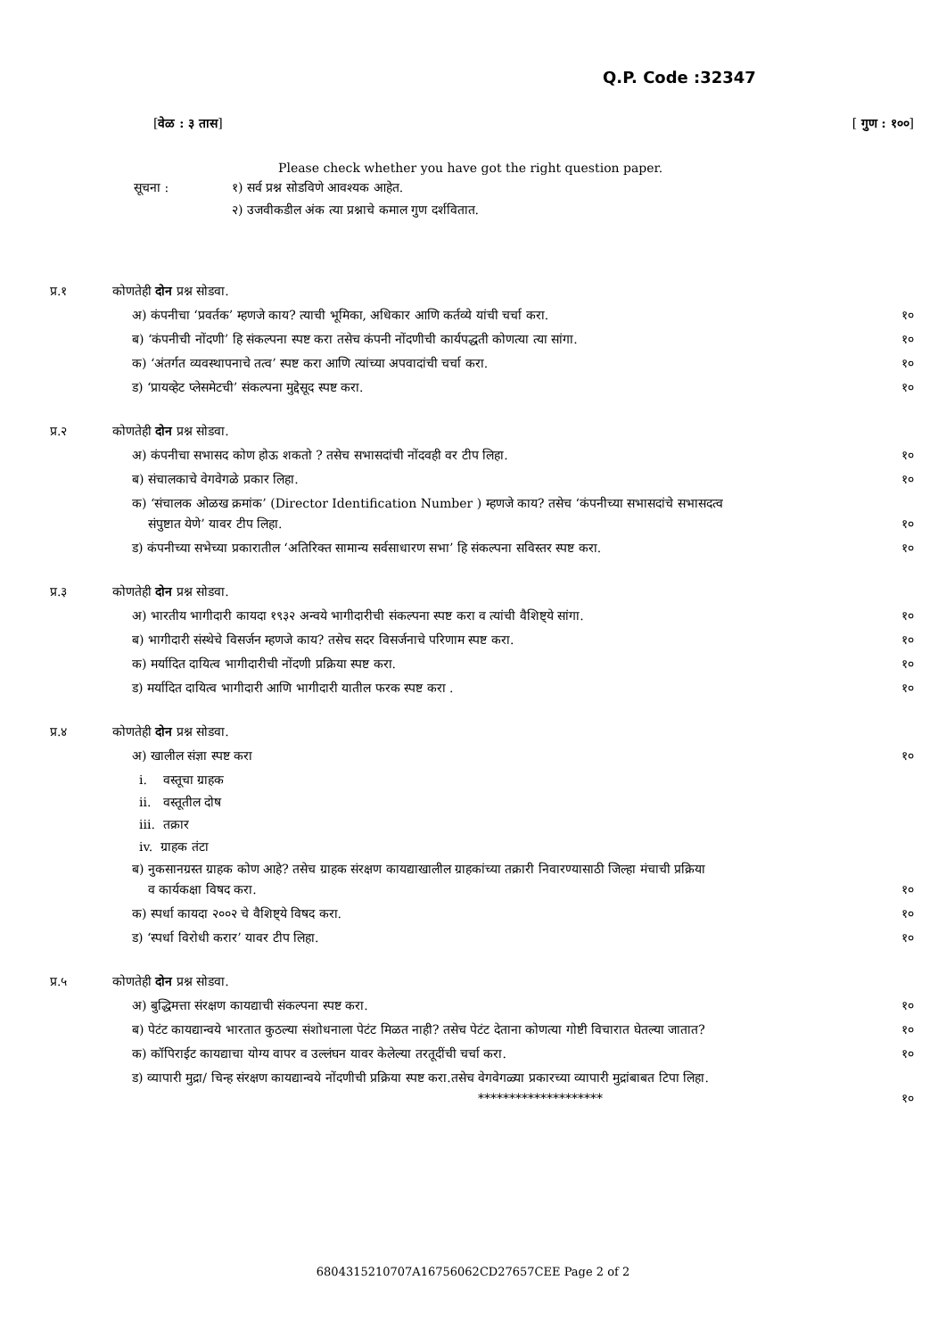Q.P. Code :32347
[वेळ : ३ तास] [ गुण : १००]
Please check whether you have got the right question paper.
सूचना : १) सर्व प्रश्न सोडविणे आवश्यक आहेत.
२) उजवीकडील अंक त्या प्रश्नाचे कमाल गुण दर्शवितात.
प्र.१ कोणतेही दोन प्रश्न सोडवा.
अ) कंपनीचा ‘प्रवर्तक’ म्हणजे काय? त्याची भूमिका, अधिकार आणि कर्तव्ये यांची चर्चा करा. १०
ब) ‘कंपनीची नोंदणी’ हि संकल्पना स्पष्ट करा तसेच कंपनी नोंदणीची कार्यपद्धती कोणत्या त्या सांगा. १०
क) ‘अंतर्गत व्यवस्थापनाचे तत्व’ स्पष्ट करा आणि त्यांच्या अपवादांची चर्चा करा. १०
ड) ‘प्रायव्हेट प्लेसमेटची’ संकल्पना मुद्देसूद स्पष्ट करा. १०
प्र.२ कोणतेही दोन प्रश्न सोडवा.
अ) कंपनीचा सभासद कोण होऊ शकतो ? तसेच सभासदांची नोंदवही वर टीप लिहा. १०
ब) संचालकाचे वेगवेगळे प्रकार लिहा. १०
क) ‘संचालक ओळख क्रमांक’ (Director Identification Number ) म्हणजे काय? तसेच ‘कंपनीच्या सभासदांचे सभासदत्व
संपुष्टात येणे’ यावर टीप लिहा. १०
ड) कंपनीच्या सभेच्या प्रकारातील ‘अतिरिक्त सामान्य सर्वसाधारण सभा’ हि संकल्पना सविस्तर स्पष्ट करा. १०
प्र.३ कोणतेही दोन प्रश्न सोडवा.
अ) भारतीय भागीदारी कायदा १९३२ अन्वये भागीदारीची संकल्पना स्पष्ट करा व त्यांची वैशिष्ट्ये सांगा. १०
ब) भागीदारी संस्थेचे विसर्जन म्हणजे काय? तसेच सदर विसर्जनाचे परिणाम स्पष्ट करा. १०
क) मर्यादित दायित्व भागीदारीची नोंदणी प्रक्रिया स्पष्ट करा. १०
ड) मर्यादित दायित्व भागीदारी आणि भागीदारी यातील फरक स्पष्ट करा . १०
प्र.४ कोणतेही दोन प्रश्न सोडवा.
अ) खालील संज्ञा स्पष्ट करा १०
i. वस्तूचा ग्राहक
ii. वस्तूतील दोष
iii. तक्रार
iv. ग्राहक तंटा
ब) नुकसानग्रस्त ग्राहक कोण आहे? तसेच ग्राहक संरक्षण कायद्याखालील ग्राहकांच्या तक्रारी निवारण्यासाठी जिल्हा मंचाची प्रक्रिया
व कार्यकक्षा विषद करा. १०
क) स्पर्धा कायदा २००२ चे वैशिष्ट्ये विषद करा. १०
ड) ‘स्पर्धा विरोधी करार’ यावर टीप लिहा. १०
प्र.५ कोणतेही दोन प्रश्न सोडवा.
अ) बुद्धिमत्ता संरक्षण कायद्याची संकल्पना स्पष्ट करा. १०
ब) पेटंट कायद्यान्वये भारतात कुठल्या संशोधनाला पेटंट मिळत नाही? तसेच पेटंट देताना कोणत्या गोष्टी विचारात घेतल्या जातात? १०
क) कॉपिराईट कायद्याचा योग्य वापर व उल्लंघन यावर केलेल्या तरतूदींची चर्चा करा. १०
ड) व्यापारी मुद्रा/ चिन्ह संरक्षण कायद्यान्वये नोंदणीची प्रक्रिया स्पष्ट करा.तसेच वेगवेगळ्या प्रकारच्या व्यापारी मुद्रांबाबत टिपा लिहा.
******************** १०
6804315210707A16756062CD27657CEE Page 2 of 2